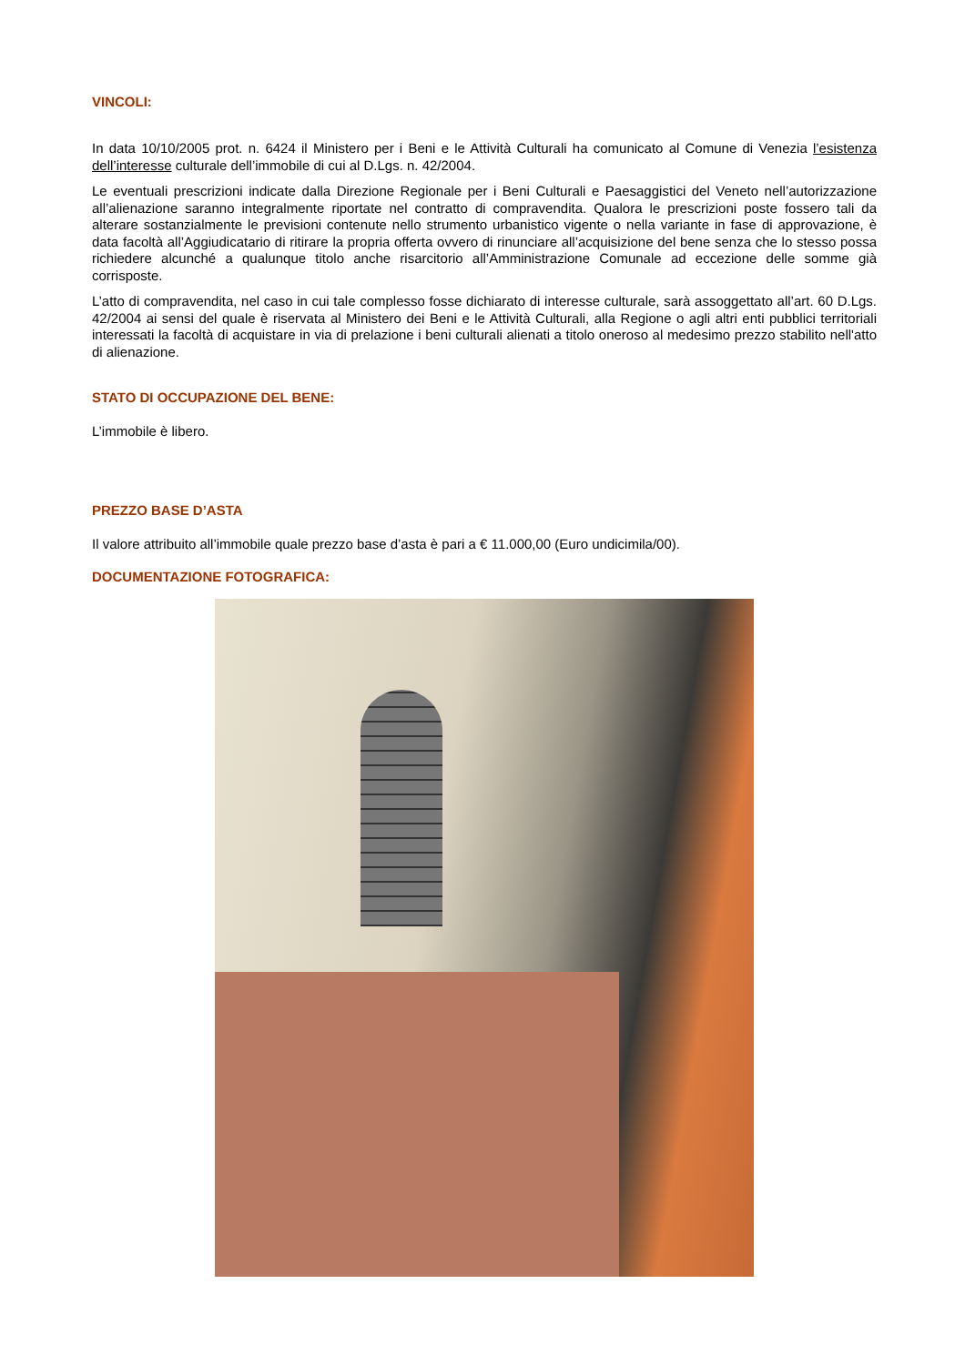VINCOLI:
In data 10/10/2005 prot. n. 6424 il Ministero per i Beni e le Attività Culturali ha comunicato al Comune di Venezia l’esistenza dell’interesse culturale dell’immobile di cui al D.Lgs. n. 42/2004.
Le eventuali prescrizioni indicate dalla Direzione Regionale per i Beni Culturali e Paesaggistici del Veneto nell’autorizzazione all’alienazione saranno integralmente riportate nel contratto di compravendita. Qualora le prescrizioni poste fossero tali da alterare sostanzialmente le previsioni contenute nello strumento urbanistico vigente o nella variante in fase di approvazione, è data facoltà all’Aggiudicatario di ritirare la propria offerta ovvero di rinunciare all’acquisizione del bene senza che lo stesso possa richiedere alcunché a qualunque titolo anche risarcitorio all’Amministrazione Comunale ad eccezione delle somme già corrisposte.
L’atto di compravendita, nel caso in cui tale complesso fosse dichiarato di interesse culturale, sarà assoggettato all’art. 60 D.Lgs. 42/2004 ai sensi del quale è riservata al Ministero dei Beni e le Attività Culturali, alla Regione o agli altri enti pubblici territoriali interessati la facoltà di acquistare in via di prelazione i beni culturali alienati a titolo oneroso al medesimo prezzo stabilito nell'atto di alienazione.
STATO DI OCCUPAZIONE DEL BENE:
L’immobile è libero.
PREZZO BASE D’ASTA
Il valore attribuito all’immobile quale prezzo base d’asta è pari a € 11.000,00 (Euro undicimila/00).
DOCUMENTAZIONE FOTOGRAFICA: